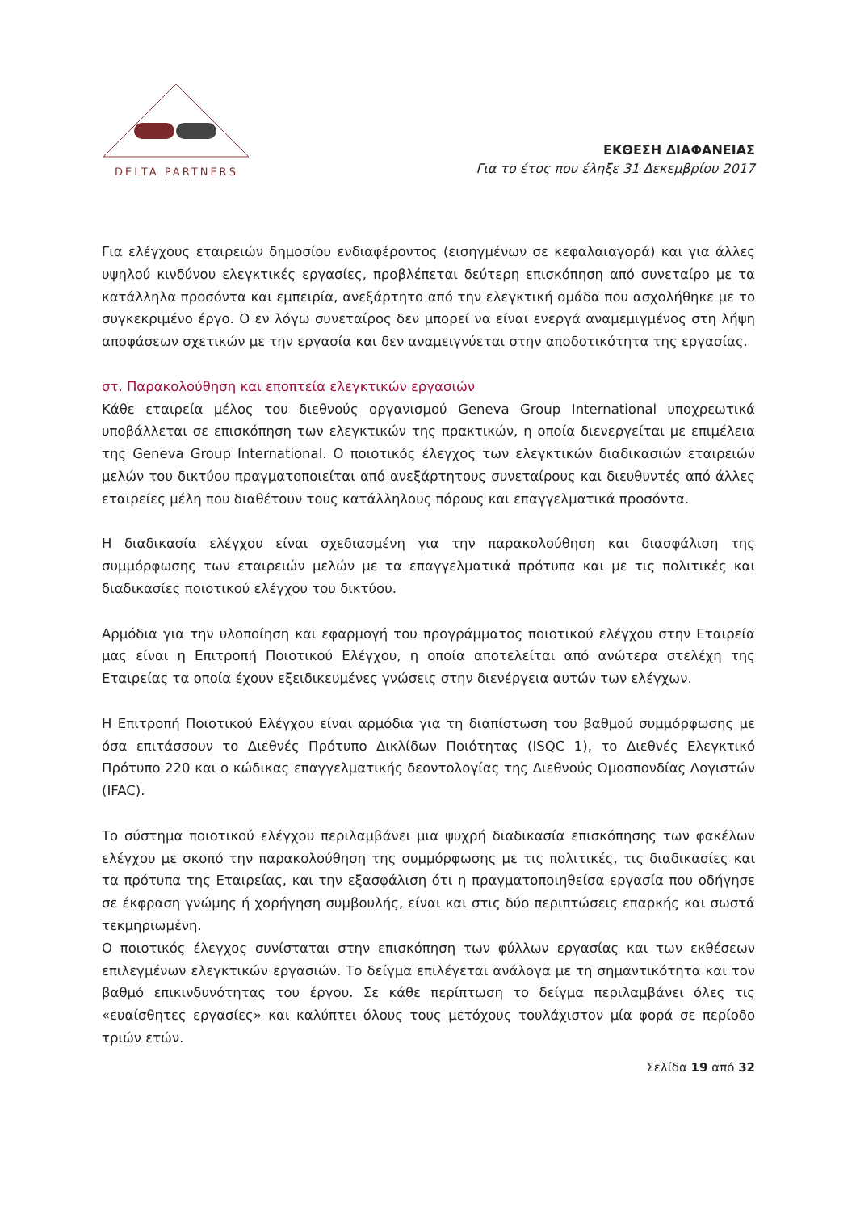DELTA PARTNERS
ΕΚΘΕΣΗ ΔΙΑΦΑΝΕΙΑΣ
Για το έτος που έληξε 31 Δεκεμβρίου 2017
Για ελέγχους εταιρειών δημοσίου ενδιαφέροντος (εισηγμένων σε κεφαλαιαγορά) και για άλλες υψηλού κινδύνου ελεγκτικές εργασίες, προβλέπεται δεύτερη επισκόπηση από συνεταίρο με τα κατάλληλα προσόντα και εμπειρία, ανεξάρτητο από την ελεγκτική ομάδα που ασχολήθηκε με το συγκεκριμένο έργο. Ο εν λόγω συνεταίρος δεν μπορεί να είναι ενεργά αναμεμιγμένος στη λήψη αποφάσεων σχετικών με την εργασία και δεν αναμειγνύεται στην αποδοτικότητα της εργασίας.
στ. Παρακολούθηση και εποπτεία ελεγκτικών εργασιών
Κάθε εταιρεία μέλος του διεθνούς οργανισμού Geneva Group International υποχρεωτικά υποβάλλεται σε επισκόπηση των ελεγκτικών της πρακτικών, η οποία διενεργείται με επιμέλεια της Geneva Group International. Ο ποιοτικός έλεγχος των ελεγκτικών διαδικασιών εταιρειών μελών του δικτύου πραγματοποιείται από ανεξάρτητους συνεταίρους και διευθυντές από άλλες εταιρείες μέλη που διαθέτουν τους κατάλληλους πόρους και επαγγελματικά προσόντα.
Η διαδικασία ελέγχου είναι σχεδιασμένη για την παρακολούθηση και διασφάλιση της συμμόρφωσης των εταιρειών μελών με τα επαγγελματικά πρότυπα και με τις πολιτικές και διαδικασίες ποιοτικού ελέγχου του δικτύου.
Αρμόδια για την υλοποίηση και εφαρμογή του προγράμματος ποιοτικού ελέγχου στην Εταιρεία μας είναι η Επιτροπή Ποιοτικού Ελέγχου, η οποία αποτελείται από ανώτερα στελέχη της Εταιρείας τα οποία έχουν εξειδικευμένες γνώσεις στην διενέργεια αυτών των ελέγχων.
Η Επιτροπή Ποιοτικού Ελέγχου είναι αρμόδια για τη διαπίστωση του βαθμού συμμόρφωσης με όσα επιτάσσουν το Διεθνές Πρότυπο Δικλίδων Ποιότητας (ISQC 1), το Διεθνές Ελεγκτικό Πρότυπο 220 και ο κώδικας επαγγελματικής δεοντολογίας της Διεθνούς Ομοσπονδίας Λογιστών (IFAC).
Το σύστημα ποιοτικού ελέγχου περιλαμβάνει μια ψυχρή διαδικασία επισκόπησης των φακέλων ελέγχου με σκοπό την παρακολούθηση της συμμόρφωσης με τις πολιτικές, τις διαδικασίες και τα πρότυπα της Εταιρείας, και την εξασφάλιση ότι η πραγματοποιηθείσα εργασία που οδήγησε σε έκφραση γνώμης ή χορήγηση συμβουλής, είναι και στις δύο περιπτώσεις επαρκής και σωστά τεκμηριωμένη.
Ο ποιοτικός έλεγχος συνίσταται στην επισκόπηση των φύλλων εργασίας και των εκθέσεων επιλεγμένων ελεγκτικών εργασιών. Το δείγμα επιλέγεται ανάλογα με τη σημαντικότητα και τον βαθμό επικινδυνότητας του έργου. Σε κάθε περίπτωση το δείγμα περιλαμβάνει όλες τις «ευαίσθητες εργασίες» και καλύπτει όλους τους μετόχους τουλάχιστον μία φορά σε περίοδο τριών ετών.
Σελίδα 19 από 32